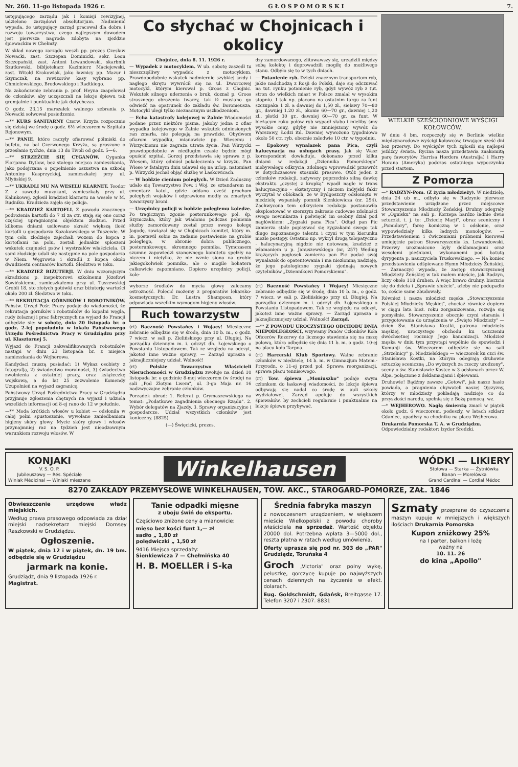Nr. 260. 11-go listopada 1926 r. G Ł O S P O M O R S K I 7.
ustępującego zarządu jak i komisji rewizyjnej, udzielono zarządowi absolutorjum. Nadmienić wypada, że ustępujący zarząd pracował dla dobra i rozwoju towarzystwa, czego najlepszym dowodem jest pierwsza nagroda zdobyta na zjeździe śpiewackim w Chełmży.
W skład nowego zarządu weszli pp. prezes Czesław Nowacki, zast. Szczepan Dominicki, sekr. Leon Szczepański, zast. Antoni Lewandowski, skarbnik Szutkowski, bibljotekarz Kazimierz Maciejewski, zast. Witold Krakowiak, jako ławnicy pp. Mazur i Szymczak, na rewizorów kasy wybrano pp. Chmielewskiego, Brodowskiego i Radtkiego.
Na zakończenie zebrania p. prof. Heyna zaapelował do członków, aby uczęszczali na lekcje śpiewu tak gremjalnie i punktualnie jak dotychczas.
O godz. 23,15 marszałek walnego zebrania p. Nowacki solwował posiedzenie.
—** KURS SANITARNY Czerw. Krzyża rozpocznie się dzisiaj we środę o godz. 6½ wieczorem w Szpitalu Rejonowym.
—** PANIE, które raczyły ofiarować półmiski do bufetu, na bal Czerwonego Krzyża, są proszone o przesłanie tychże, dnia 13 do Tivoli od godz. 5—6.
—** STRZEŻCIE SIĘ CYGANÓW. Cyganka Florjanna Dytlow, bez stałego miejsca zamieszkania, jako podejrzana o popełnienie oszustwa na szkodę Antoniny Kasprzyckiej, zamieszkałej przy ul. Młyńskiej 9.
—** UKRADLI MU NA WESELU KLARNET. Teodor Z. z zawodu muzykant, zamieszkały przy ul. Kalinkowej, zgłosił kradzież klarnetu na wesele w M. Rudniku. Kradzieża zajęła się policja.
—** KRADZIEŻ KARTOFLI. Z powodu znacznego podrożenia kartofli do 7 zł za ctr, stają się one coraz częściej upragnionym objektem złodziei. Przed kilkoma dniami usiłowano skraść większą ilość kartofli u gospodarza Kozakowskiego w Tuszewie. W tym celu złodzieje zajechali wozem do kopca z kartoflami na polu, zostali jednakże spłoszeni wskutek czujności psów i wystrzałów właściciela. Ci sami złodzieje udali się następnie na pole gospodarza w Niem. Węgrowie i skradli z kopca około dwudziestu centnarów kartofli. Śledztwo w toku.
—** KRADZIEŻ BIŻUTERJI. W dniu wczorajszym skradziono p. inspektorowi szkolnemu Józefowi Sowińskiemu, zamieszkałemu przy ul. Tuszewskiej Grobli 18, sto złotych gotówki oraz biżuterję wartości około 200 zł. Śledztwo w toku.
—** REKRUTACJA GÓRNIKÓW I ROBOTNIKÓW. Państw. Urząd Pośr. Pracy podaje do wiadomości, że rekrutacja górników i robotników do kopalni węgla, rudy żelaznej i prac fabrycznych na wyjazd do Francji odbędzie się: w sobotę, dnia 20 listopada br. o godz. 2-iej popołudniu w lokalu Państwowego Urzędu Pośrednictwa Pracy w Grudziądzu przy ul. Klasztornej 5.
Wyjazd do Francji zakwalifikowanych robotników nastąpi w dniu 23 listopada br. z miejsca zamieszkania do Wejherowa.
Kandydaci muszą posiadać: 1) Wykaz osobisty z fotografją, 2) świadectwo moralności, 3) świadectwo zwolnienia z ostatniej pracy, oraz książeczkę wojskową, a do lat 25 zezwolenie Komendy Uzupełnień na wyjazd zagranicę.
Państwowy Urząd Pośrednictwa Pracy w Grudziądzu przyjmuje zgłoszenia chętnych na wyjazd i udziela wszelkich informacji od 8-ej rano do 12 w południe.
—** Moda krótkich włosów u kobiet — odsłoniła w całej pełni spustoszenie, wywołane zaniedbaniem higjeny skóry głowy. Mycie skóry głowy i włosów przynajmniej raz na tydzień jest nieodzownym warunkiem rozwoju włosów. W
Co słychać w Chojnicach i okolicy
Chojnice, dnia 8. 11. 1926 r.
— Wypadek z motocyklem. W ub. sobotę zaszedł tu nieszczęśliwy wypadek z motocyklem. Prawdopodobnie wskutek nadmiernie szybkiej jazdy i nagłego skrętu wywrócił się na ul. Dworcowej motocykl, którym kierował p. Groos z Chojnic. Wskutek silnego uderzenia o bruk, doznał p. Groos strasznego obrażenia twarzy, tak iż musiano go odwieźć na opatrunek do zakładu św. Boromeusza. Motocykl uległ tylko nieznacznym uszkodzeniom.
— Echa katastrofy kolejowej w Żalnie Wiadomości podane przez niektóre pisma, jakoby jedna z ofiar wypadku kolejowego w Żalnie wskutek odniesionych ran zmarła, nie polegają na prawdzie. Obydwom ofiarom wypadku, mianowicie pp. Wiesemu i Wirzyckiemu nie zagraża utrata życia. Pan Wirzycki prawdopodobnie w niedługim czasie będzie mógł opuścić szpital. Gorzej przedstawia się sprawa z p. Wiesem, który odniósł pokaleczenia w krzyżu. Pan Wiese w fatalnym dniu udawał się na urlop, natomiast p. Wirzycki jechał objąć służbę w Laskowicach.
— W hołdzie cieniom poległych. W Dzień Zaduszny udało się Towarzystwo Pow. i Woj. ze sztandarem na cmentarz katol., gdzie oddano cześć prochom poległych wojaków i odprawiono modły za zmarłych towarzyszy broni.
— Urzędnicy policji w hołdzie poległemu koledze. Po tragicznym zgonie posterunkowego pol. śp. Szymczaka, który jak wiadomo podczas pełnienia służby zamordowany został przez swego kolegę Jagodę, zawiązał się w Chojnicach komitet, który m. in. postawił sobie za zadanie postawienie na grobie poległego, w obronie dobra publicznego, posterunkowego, skromnego pomnika. Tymczasem szumne zapowiedzi szanownego komitetu spełzły na niczem i nietylko, że nie wznie siono na grobie jakiegokolwiek pomnika, ale o mogile bohatera całkowicie zapomniano. Dopiero urzędnicy policji, kole-
dzy zamordowanego, zlitowawszy się, urządzili między sobą kolektę i doprowadzili mogiłę do możliwego stanu. Odbyło się to w tych dniach.
— Potanienie ryb. Dzięki znacznym transportom ryb, jakie nadchodzą z Rosji do Polski, daje się odczuwać na tut. rynku potanienie ryb, gdyż wywóz ryb z tut. stron do wielkich miast w Polsce zmalał w wysokim stopniu. I tak np. płacono na ostatnim targu za funt szczupaka 1 zł. a dawniej do 1,50 zł., sielawy 70—80 gr., dawniej 1.20 zł., okonie 60—70 gr., dawniej 1,20 zł., płotki 30 gr., dawniej 60—70 gr. za funt. W bieżącym roku połów ryb wypadł słabo i mieliby śmy wysokie ceny, gdyby nie zmniejszony wywóz do Warszawy, Łodzi itd. Dawniej wywożono tygodniowo około 50 ctr. ryb, obecnie zaledwie 10 ctr. w tygodniu.
— Epokowy wynalazek pana Pica, czyli halucynacja na usługach prasy. Jak się Wasz korespondent dowiaduje, dokonano przed kilku dniami w redakcji „Dziennika Pomorskiego" niebywałego odkrycia, zdolnego wprowadzić przewrót w dotychczasowe stosunki prasowe. Otóż jeden z członków redakcji, zażywszy poprzednio silną dawkę ekstraktu „czystej z kropką" wpadł nagle w trans halucynacyjno - ekstatyczny i niczem indyjski fakir wyczytał w obłokach, że w Bydgoszczy odsłonięto w niedzielę wspaniały pomnik Sienkiewicza (nr. 254). Zachwycona tem odkryciem redakcja postanowiła eksploatować w szerszym zakresie cudowne zdolności swego nowinkarza i poświęcić im osobny dział pod nagłówkiem: „Zygzaki pana Pica". Odtąd pan Pic zamierza stale popisywać się zygzakami swego tak długo zapoznanego talentu i czyni w tym kierunku niezłe postępy. Ostatnio np. wykrył drogą telepatyczno - halucynacyjną nigdzie nie notowaną kradzież z włamaniem u p. Januszewskiego (nr, 257) Według krążących pogłosek zamierza pan Pic podać swój wynalazek do opatentowania i ma niezłomną nadzieję, że jego patologiczne zygzaki zjednają nowych czytelników „Dziennikowi Pomorskiemu".
wyborze środków do mycia głowy zalecamy ostrożność. Polecić możemy z preparatów lekarsko-kosmetycznych: Dr. Lustra Shampoon, który odpowiada wszelkim wymogom higjeny włosów.
Ruch towarzystw
(rt) Baczność Powstańcy i Wojacy! Miesięczne zebranie odbędzie się w środę, dnia 10 b. m., o godz. 7 wiecz. w sali p. Zielińskiego przy ul. Długiej. Na porządku dziennym m. i. odczyt dh. Łojewskiego o Powstaniu Listopadowem. Tak ze względu na odczyt, jakoteż inne ważne sprawy, — Zarząd uprasza o jaknajliczniejszy udział. Wolność!
(rt) Polskie Towarzystwo Właścicieli Nieruchomości w Grudziądzu zwołuje na dzień 10 listopada br. o godzinie 8-mej wieczorem (w środę) na sali „Pod Złotym Lwem", ul. 3-go Maja nr. 16 nadzwyczajne zebranie członków.
Porządek obrad: 1. Referat p. Grymaszewskiego na temat: „Podatkowe zagadnienia obecnego Rządu". 2. Wybór delegatów na Zjazdy, 3. Sprawy organizacyjne i gospodarcze. Udział wszystkich członków jest konieczny. (8825)
(—) Święcicki, prezes.
(rt) Baczność Powstańcy i Wojacy! Miesięczne zebranie odbędzie się w środę, dnia 10 b. m., o godz. 7 wiecz. w sali p. Zielińskiego przy ul. Długiej. Na porządku dziennym m. i. odczyt dh. Łojewskiego o Powstaniu Listopadowem. Tak ze względu na odczyt, jakoteż inne ważne sprawy, — Zarząd uprasza o jaknajliczniejszy udział. Wolność! Zarząd.
—** Z POWODU UROCZYSTEGO OBCHODU DNIA NIEPODLEGŁOŚCI, wzywamy Panów Członków Koła Oficerów Rezerwy do licznego stawienia się na mszę polową, która odbędzie się dnia 11 b. m. o godz. 10-ej na placu koło Tarpna.
(rt) Harcerski Klub Sportowy. Walne zebranie członków w niedzielę, 14 b. m. w Gimnazjum Matem.-Przyrodn. o 11-ej przed poł. Sprawa reorganizacji, sprawa placu tennisowego.
(rt) Tow. śpiewu „Moniuszko" podaje swym członkom do łaskawej wiadomości, że lekcje śpiewu odbywają się nadal co środę w auli szkoły wydziałowej. Zarząd apeluje do wszystkich śpiewaków, by zechcieli regularnie i punktualnie na lekcje śpiewu przybywać.
WIELKIE SZEŚCIODNIOWE WYŚCIGI KOŁOWCÓW.
W dniu 4 bm. rozpoczęły się w Berlinie wielkie międzynarodowe wyścigi kołowców, trwające sześć dni bez przerwy. Do wyścigów tych zgłosili się najlepsi jeźdźcy świata. Rycina nasza przedstawia znakomitą parę faworytów Harrisa Hordera (Australja) i Harry Horana (Ameryka) podczas ostatniego wypoczynku przed startem.
Z Pomorza
—* RADZYN-Pom. (Z życia młodzieży). W niedzielę, dnia 24 ub m., odbyło się w Radzynie pierwsze przedstawienie urządzone przez miejscowe Stowarzyszenie Młodzieży Żeńskiej. Druhny odegrały w „Ognisku" na sali p. Korzepa bardzo ładnie dwie sztuczki, t. j. to: „Dziecię Marji", obraz sceniczny i „Pomidory", farsę komiczną w 1 odsłonie, oraz wypowiedziały kilka ładnych monologów. — Przedstawieniem i ćwiczeniami próbnemi kierował umiejętnie patron Stowarzyszenia ks. Lewandowski. Przerwy urozmaicone były deklamacjami oraz wesołemi pieśniami, wykonanemi pod batutą dyrygenta p. nauczyciela Truskowskiego. — Na koniec przedstawienia odśpiewano Hymn Młodzieży Żeńskiej. — Zaznaczyć wypada, że zastęp stowarzyszonej Młodzieży Żeńskiej w tak małem mieście, jak Radzyn, liczy około 118 druhen. A więc brawo druhny, bierzcie się do dzieła i „Sprawie służcie", ażeby nie podupadło to, coście same zbudowały.
Również i nasza młodzież męska „Stowarzyszenie Polskiej Młodzieży Męskiej", chociaż również dopiero w ciągu lata bież. roku zorganizowana, rozwija się pomyślnie. Stowarzyszenie obecnie czyni starania i przygotowania do urządzenia w „Święto Młodzieży" — dzień Św. Stanisława Kostki, patrona młodzieży męskiej, uroczystego obchodu ku uczczeniu dwóchsetnej rocznicy Jego kanonizacji. Młodzież męska w dniu tym przystąpi wspólnie do spowiedzi i Komunji św. Wieczorem odbędzie się na sali „Strzelnicy" p. Niedzielskiego — wieczorek ku czci św. Stanisława Kostki, na którym odegrają druhowie sztuczkę sceniczną „Do wyższych za rzeczy urodzony", sceny o św. Stanisławie Kostce w 3 odsłonach przez W. Alpa, połączone z deklamacjami i śpiewami.
Druhowie! Bądźmy zawsze „Gotowi", jak nasze hasło powiada, a pragnienia chywateli naszej Ojczyzny, którzy w młodzieży pokładają nadzieje co do przyszłości narodu, spełnią się z Bożą pomocą. wz.
—* WEJHEROWO. Nagłą śmiercią zmarł w piątek około godz. 6 wieczorem, podeszły, w latach szklarz Gdaniec, upadłszy na chodniku na placu Wejherowa.
Drukarnia Pomorska T. A. w Grudziądzu.
Odpowiedzialny redaktor: Izydor Średzki.
KONJAKI
V. S. O. P.
Jubileuszowy — Rés. Spéciale
Winiak Médicinal — Winiaki mieszane
Winkelhausen
WÓDKI — LIKIERY
Stołowa — Starka — Żytniówka
Banan — Morelówka
Grand Cardinal — Cordial Médoc
8270 ZAKŁADY PRZEMYSŁOWE WINKELHAUSEN, TOW. AKC., STAROGARD-POMORZE, ZAŁ. 1846
Obwieszczenie urzędowe władz miejskich.
Według prawa prasowego odpowiada za dział miejski nadsekretarz miejski Domsey Raszkowski w Grudziądzu.
Ogłoszenie.
W piątek, dnia 12 i w piątek, dn. 19 bm. odbędzie się w Grudziądzu
jarmark na konie.
Grudziądz, dnia 9 listopada 1926 r.
Magistrat.
Tanie odpadki mięsne
z uboju świń do eksportu.
Częściowo zniżone ceny a mianowicie:
mięso bez kości funt 1,— zł
sadło „ 1,80 zł
polędwiczki „ 1,50 zł
9416 Miejsca sprzedaży:
Sienkiewicza 7 — Chełmińska 40
H. B. MOELLER i S-ka
Średnia fabryka maszyn
z nowoczesnem urządzeniem, w większem mieście Wielkopolski z powodu choroby właściciela na sprzedaż. Wartość objektu 20000 dol. Potrzebna wpłata 3—5000 dol., reszta płatna w ratach według umówienia.
Oferty uprasza się pod nr. 303 do „PAR" Grudziądz, Toruńska 4
Groch „Victoria" oraz polny wykę, peluszkę, gorczycę kupuje po najwyższych cenach dziennych na życzenie w efekt. dolarach.
Eug. Goldschmidt, Gdańsk, Breitgasse 17. Telefon 3207 i 2307. 8831
Szmaty przeprane do czyszczenia maszyn kupuje w mniejszych i większych ilościach Drukarnia Pomorska
Kupon zniżkowy 25%
na I parter, balkon i lożę
ważny na
10. 11. 26
do kina „Apollo"